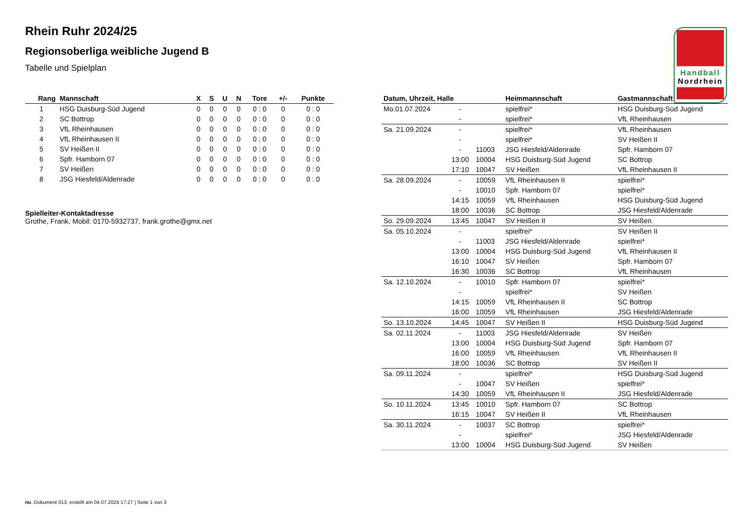Handball
Nordrhein
Rhein Ruhr 2024/25
Regionsoberliga weibliche Jugend B
Tabelle und Spielplan
| Rang | Mannschaft | X | S | U | N | Tore | +/- | Punkte |
| --- | --- | --- | --- | --- | --- | --- | --- | --- |
| 1 | HSG Duisburg-Süd Jugend | 0 | 0 | 0 | 0 | 0 : 0 | 0 | 0 : 0 |
| 2 | SC Bottrop | 0 | 0 | 0 | 0 | 0 : 0 | 0 | 0 : 0 |
| 3 | VfL Rheinhausen | 0 | 0 | 0 | 0 | 0 : 0 | 0 | 0 : 0 |
| 4 | VfL Rheinhausen II | 0 | 0 | 0 | 0 | 0 : 0 | 0 | 0 : 0 |
| 5 | SV Heißen II | 0 | 0 | 0 | 0 | 0 : 0 | 0 | 0 : 0 |
| 6 | Spfr. Hamborn 07 | 0 | 0 | 0 | 0 | 0 : 0 | 0 | 0 : 0 |
| 7 | SV Heißen | 0 | 0 | 0 | 0 | 0 : 0 | 0 | 0 : 0 |
| 8 | JSG Hiesfeld/Aldenrade | 0 | 0 | 0 | 0 | 0 : 0 | 0 | 0 : 0 |
Spielleiter-Kontaktadresse
Grothe, Frank, Mobil: 0170-5932737, frank.grothe@gmx.net
| Datum, Uhrzeit, Halle | | | Heimmannschaft | Gastmannschaft |
| --- | --- | --- | --- | --- |
| Mo.01.07.2024 | - | | spielfrei* | HSG Duisburg-Süd Jugend |
| | - | | spielfrei* | VfL Rheinhausen |
| Sa. 21.09.2024 | - | | spielfrei* | VfL Rheinhausen |
| | - | | spielfrei* | SV Heißen II |
| | - | 11003 | JSG Hiesfeld/Aldenrade | Spfr. Hamborn 07 |
| | 13:00 | 10004 | HSG Duisburg-Süd Jugend | SC Bottrop |
| | 17:10 | 10047 | SV Heißen | VfL Rheinhausen II |
| Sa. 28.09.2024 | - | 10059 | VfL Rheinhausen II | spielfrei* |
| | - | 10010 | Spfr. Hamborn 07 | spielfrei* |
| | 14:15 | 10059 | VfL Rheinhausen | HSG Duisburg-Süd Jugend |
| | 18:00 | 10036 | SC Bottrop | JSG Hiesfeld/Aldenrade |
| So. 29.09.2024 | 13:45 | 10047 | SV Heißen II | SV Heißen |
| Sa. 05.10.2024 | - | | spielfrei* | SV Heißen II |
| | - | 11003 | JSG Hiesfeld/Aldenrade | spielfrei* |
| | 13:00 | 10004 | HSG Duisburg-Süd Jugend | VfL Rheinhausen II |
| | 16:10 | 10047 | SV Heißen | Spfr. Hamborn 07 |
| | 16:30 | 10036 | SC Bottrop | VfL Rheinhausen |
| Sa. 12.10.2024 | - | 10010 | Spfr. Hamborn 07 | spielfrei* |
| | - | | spielfrei* | SV Heißen |
| | 14:15 | 10059 | VfL Rheinhausen II | SC Bottrop |
| | 16:00 | 10059 | VfL Rheinhausen | JSG Hiesfeld/Aldenrade |
| So. 13.10.2024 | 14:45 | 10047 | SV Heißen II | HSG Duisburg-Süd Jugend |
| Sa. 02.11.2024 | - | 11003 | JSG Hiesfeld/Aldenrade | SV Heißen |
| | 13:00 | 10004 | HSG Duisburg-Süd Jugend | Spfr. Hamborn 07 |
| | 16:00 | 10059 | VfL Rheinhausen | VfL Rheinhausen II |
| | 18:00 | 10036 | SC Bottrop | SV Heißen II |
| Sa. 09.11.2024 | - | | spielfrei* | HSG Duisburg-Süd Jugend |
| | - | 10047 | SV Heißen | spielfrei* |
| | 14:30 | 10059 | VfL Rheinhausen II | JSG Hiesfeld/Aldenrade |
| So. 10.11.2024 | 13:45 | 10010 | Spfr. Hamborn 07 | SC Bottrop |
| | 16:15 | 10047 | SV Heißen II | VfL Rheinhausen |
| Sa. 30.11.2024 | - | 10037 | SC Bottrop | spielfrei* |
| | - | | spielfrei* | JSG Hiesfeld/Aldenrade |
| | 13:00 | 10004 | HSG Duisburg-Süd Jugend | SV Heißen |
nu .Dokument 013, erstellt am 04.07.2024 17:27 | Seite 1 von 3